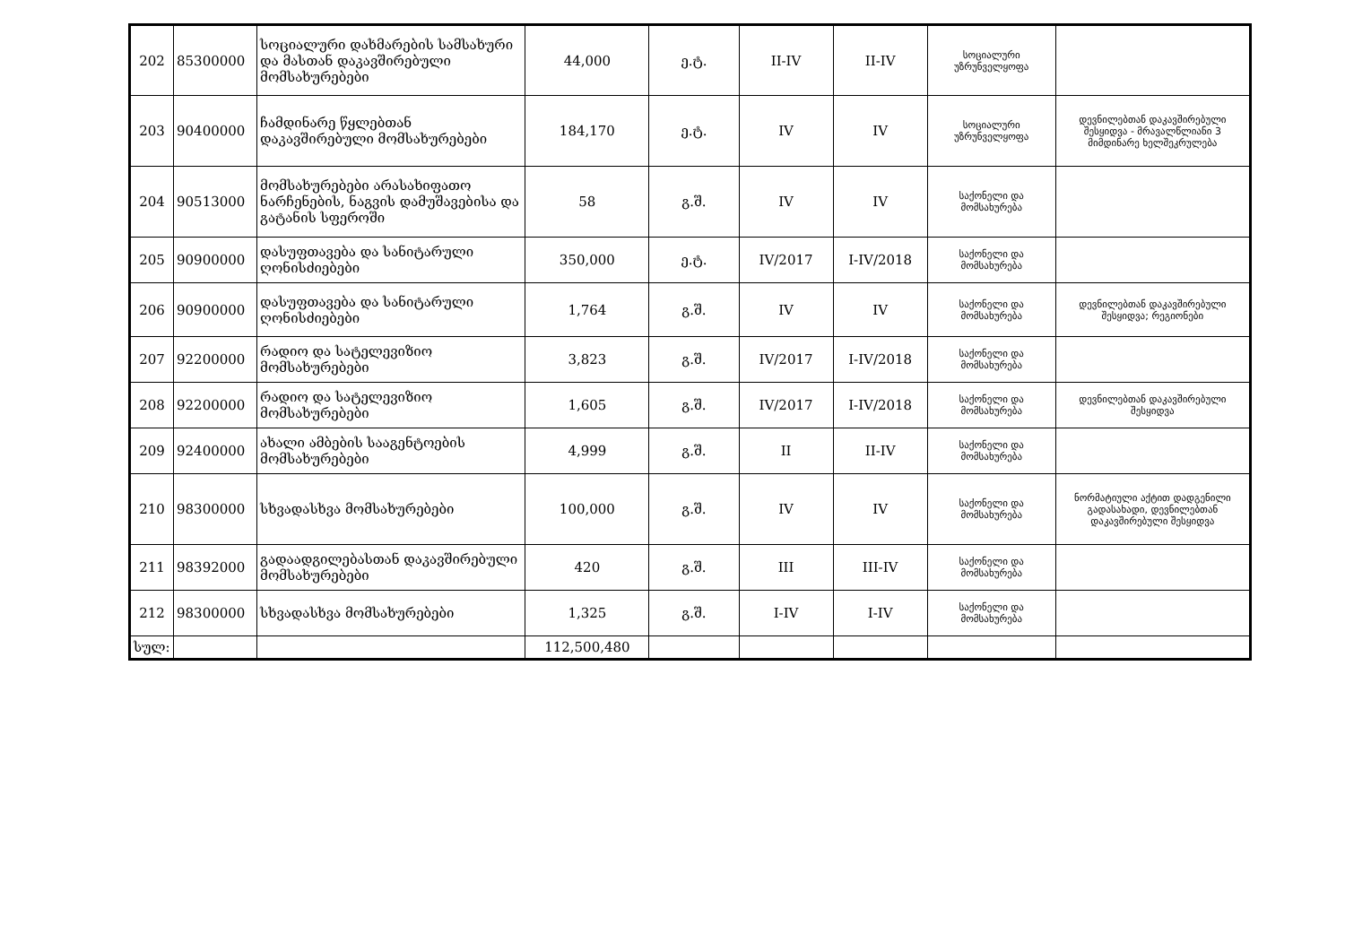| 202 | 85300000 | სოციალური დახმარების სამსახური და მასთან დაკავშირებული მომსახურებები | 44,000 | ე.ტ. | II-IV | II-IV | სოციალური უზრუნველყოფა | |
| 203 | 90400000 | ჩამდინარე წყლებთან დაკავშირებული მომსახურებები | 184,170 | ე.ტ. | IV | IV | სოციალური უზრუნველყოფა | დევნილებთან დაკავშირებული შესყიდვა - მრავალწლიანი 3 მიმდინარე ხელშეკრულება |
| 204 | 90513000 | მომსახურებები არასახიფათო ნარჩენების, ნაგვის დამუშავებისა და გატანის სფეროში | 58 | გ.შ. | IV | IV | საქონელი და მომსახურება | |
| 205 | 90900000 | დასუფთავება და სანიტარული ღონისძიებები | 350,000 | ე.ტ. | IV/2017 | I-IV/2018 | საქონელი და მომსახურება | |
| 206 | 90900000 | დასუფთავება და სანიტარული ღონისძიებები | 1,764 | გ.შ. | IV | IV | საქონელი და მომსახურება | დევნილებთან დაკავშირებული შესყიდვა; რეგიონები |
| 207 | 92200000 | რადიო და სატელევიზიო მომსახურებები | 3,823 | გ.შ. | IV/2017 | I-IV/2018 | საქონელი და მომსახურება | |
| 208 | 92200000 | რადიო და სატელევიზიო მომსახურებები | 1,605 | გ.შ. | IV/2017 | I-IV/2018 | საქონელი და მომსახურება | დევნილებთან დაკავშირებული შესყიდვა |
| 209 | 92400000 | ახალი ამბების სააგენტოების მომსახურებები | 4,999 | გ.შ. | II | II-IV | საქონელი და მომსახურება | |
| 210 | 98300000 | სხვადასხვა მომსახურებები | 100,000 | გ.შ. | IV | IV | საქონელი და მომსახურება | ნორმატიული აქტით დადგენილი გადასახადი, დევნილებთან დაკავშირებული შესყიდვა |
| 211 | 98392000 | გადაადგილებასთან დაკავშირებული მომსახურებები | 420 | გ.შ. | III | III-IV | საქონელი და მომსახურება | |
| 212 | 98300000 | სხვადასხვა მომსახურებები | 1,325 | გ.შ. | I-IV | I-IV | საქონელი და მომსახურება | |
| სულ: | | | 112,500,480 | | | | | |